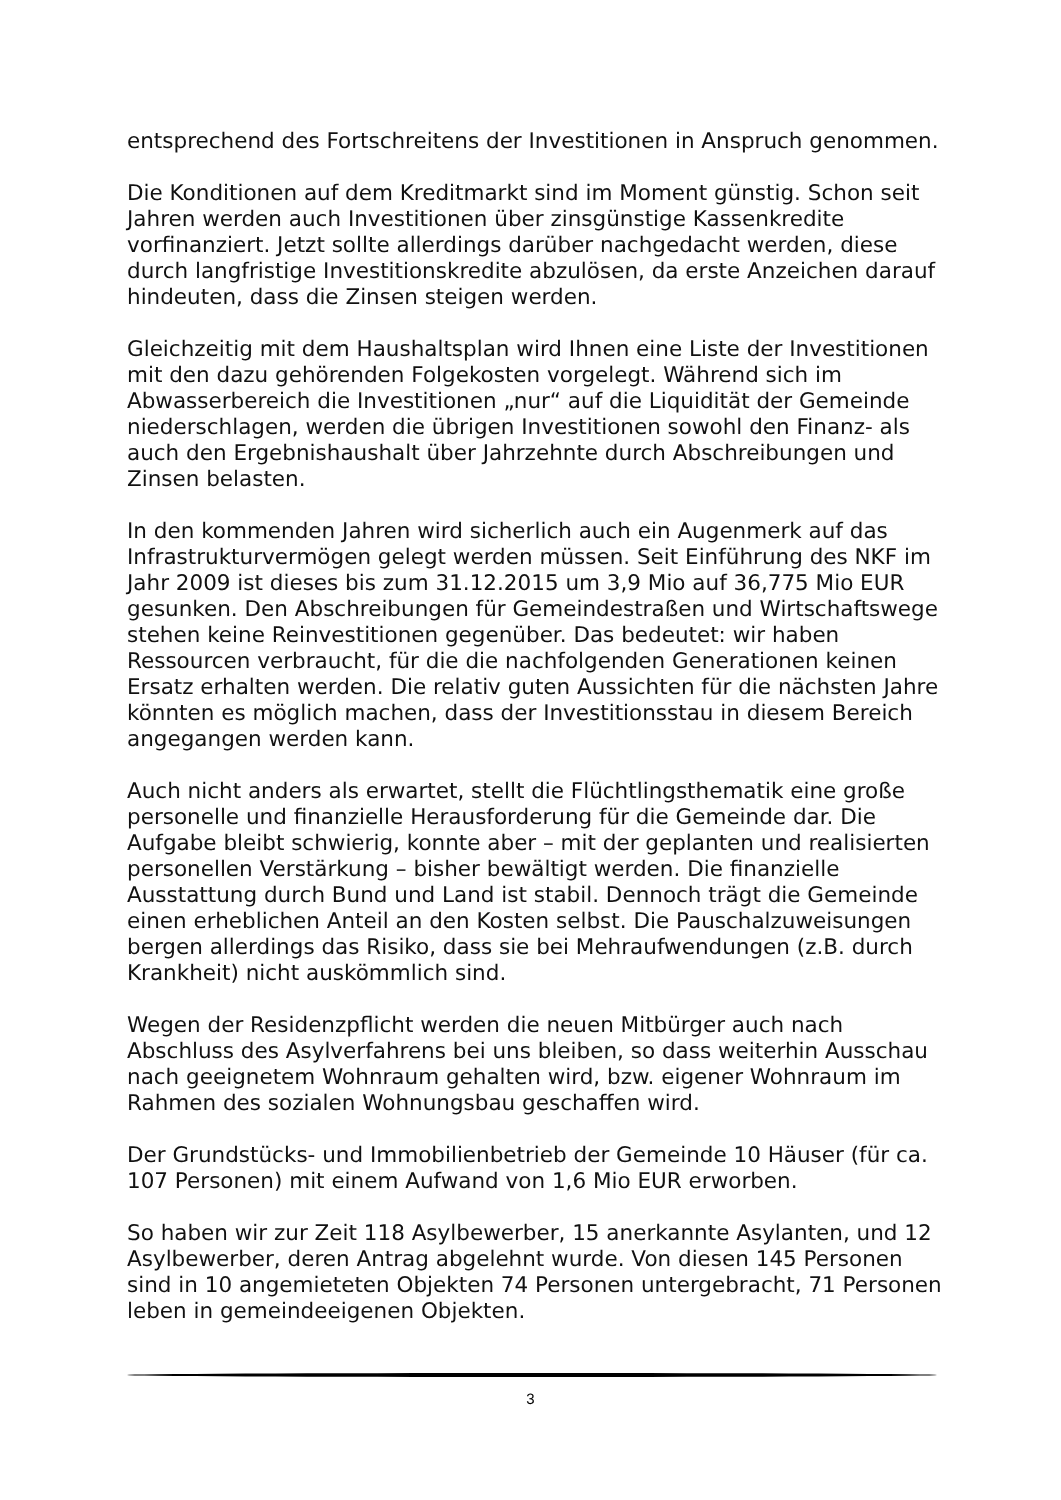entsprechend des Fortschreitens der Investitionen in Anspruch genommen.
Die Konditionen auf dem Kreditmarkt sind im Moment günstig. Schon seit Jahren werden auch Investitionen über zinsgünstige Kassenkredite vorfinanziert. Jetzt sollte allerdings darüber nachgedacht werden, diese durch langfristige Investitionskredite abzulösen, da erste Anzeichen darauf hindeuten, dass die Zinsen steigen werden.
Gleichzeitig mit dem Haushaltsplan wird Ihnen eine Liste der Investitionen mit den dazu gehörenden Folgekosten vorgelegt. Während sich im Abwasserbereich die Investitionen „nur“ auf die Liquidität der Gemeinde niederschlagen, werden die übrigen Investitionen sowohl den Finanz- als auch den Ergebnishaushalt über Jahrzehnte durch Abschreibungen und Zinsen belasten.
In den kommenden Jahren wird sicherlich auch ein Augenmerk auf das Infrastrukturvermögen gelegt werden müssen. Seit Einführung des NKF im Jahr 2009 ist dieses bis zum 31.12.2015 um 3,9 Mio auf 36,775 Mio EUR gesunken. Den Abschreibungen für Gemeindestraßen und Wirtschaftswege stehen keine Reinvestitionen gegenüber. Das bedeutet: wir haben Ressourcen verbraucht, für die die nachfolgenden Generationen keinen Ersatz erhalten werden. Die relativ guten Aussichten für die nächsten Jahre könnten es möglich machen, dass der Investitionsstau in diesem Bereich angegangen werden kann.
Auch nicht anders als erwartet, stellt die Flüchtlingsthematik eine große personelle und finanzielle Herausforderung für die Gemeinde dar. Die Aufgabe bleibt schwierig, konnte aber – mit der geplanten und realisierten personellen Verstärkung – bisher bewältigt werden. Die finanzielle Ausstattung durch Bund und Land ist stabil. Dennoch trägt die Gemeinde einen erheblichen Anteil an den Kosten selbst. Die Pauschalzuweisungen bergen allerdings das Risiko, dass sie bei Mehraufwendungen (z.B. durch Krankheit) nicht auskömmlich sind.
Wegen der Residenzpflicht werden die neuen Mitbürger auch nach Abschluss des Asylverfahrens bei uns bleiben, so dass weiterhin Ausschau nach geeignetem Wohnraum gehalten wird, bzw. eigener Wohnraum im Rahmen des sozialen Wohnungsbau geschaffen wird.
Der Grundstücks- und Immobilienbetrieb der Gemeinde 10 Häuser (für ca. 107 Personen) mit einem Aufwand von 1,6 Mio EUR erworben.
So haben wir zur Zeit 118 Asylbewerber, 15 anerkannte Asylanten, und 12 Asylbewerber, deren Antrag abgelehnt wurde. Von diesen 145 Personen sind in 10 angemieteten Objekten 74 Personen untergebracht, 71 Personen leben in gemeindeeigenen Objekten.
3